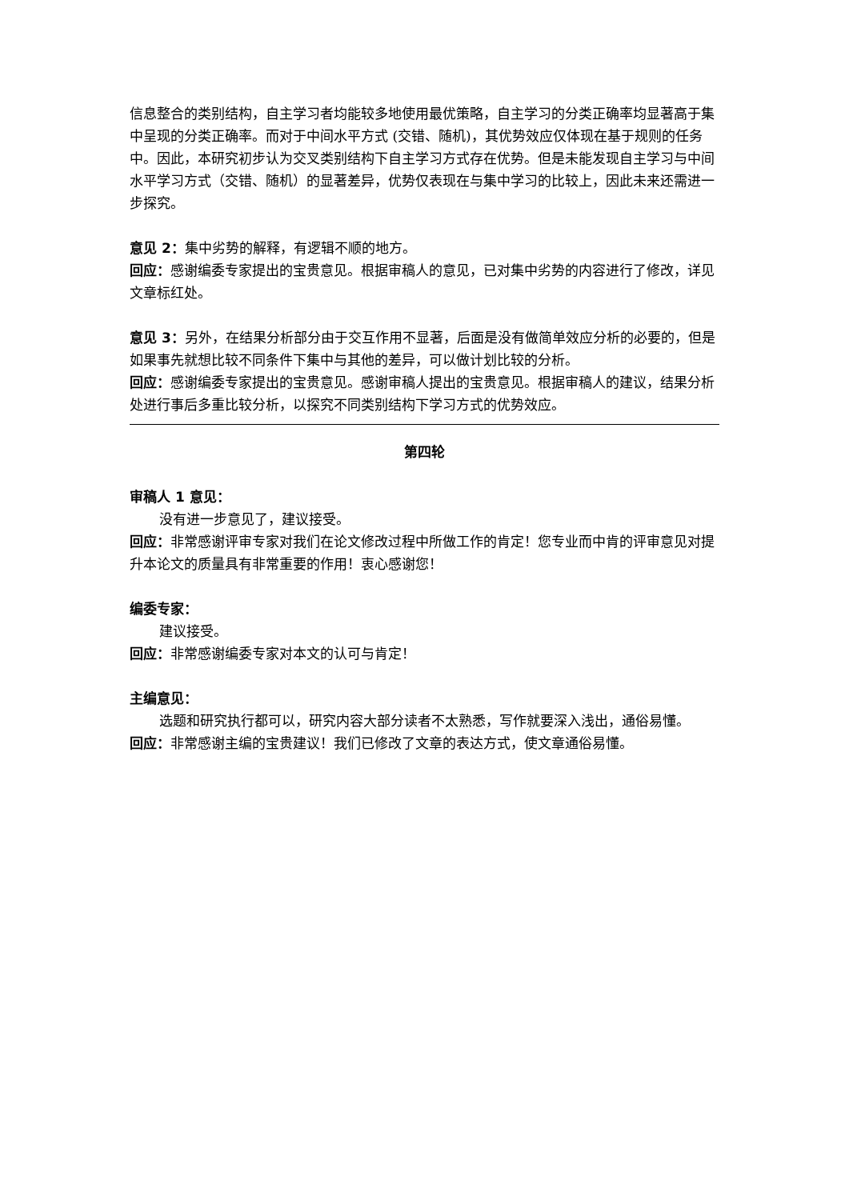信息整合的类别结构，自主学习者均能较多地使用最优策略，自主学习的分类正确率均显著高于集中呈现的分类正确率。而对于中间水平方式 (交错、随机)，其优势效应仅体现在基于规则的任务中。因此，本研究初步认为交叉类别结构下自主学习方式存在优势。但是未能发现自主学习与中间水平学习方式（交错、随机）的显著差异，优势仅表现在与集中学习的比较上，因此未来还需进一步探究。
意见 2：集中劣势的解释，有逻辑不顺的地方。
回应：感谢编委专家提出的宝贵意见。根据审稿人的意见，已对集中劣势的内容进行了修改，详见文章标红处。
意见 3：另外，在结果分析部分由于交互作用不显著，后面是没有做简单效应分析的必要的，但是如果事先就想比较不同条件下集中与其他的差异，可以做计划比较的分析。
回应：感谢编委专家提出的宝贵意见。感谢审稿人提出的宝贵意见。根据审稿人的建议，结果分析处进行事后多重比较分析，以探究不同类别结构下学习方式的优势效应。
第四轮
审稿人 1 意见：
没有进一步意见了，建议接受。
回应：非常感谢评审专家对我们在论文修改过程中所做工作的肯定！您专业而中肯的评审意见对提升本论文的质量具有非常重要的作用！衷心感谢您！
编委专家：
建议接受。
回应：非常感谢编委专家对本文的认可与肯定！
主编意见：
选题和研究执行都可以，研究内容大部分读者不太熟悉，写作就要深入浅出，通俗易懂。
回应：非常感谢主编的宝贵建议！我们已修改了文章的表达方式，使文章通俗易懂。